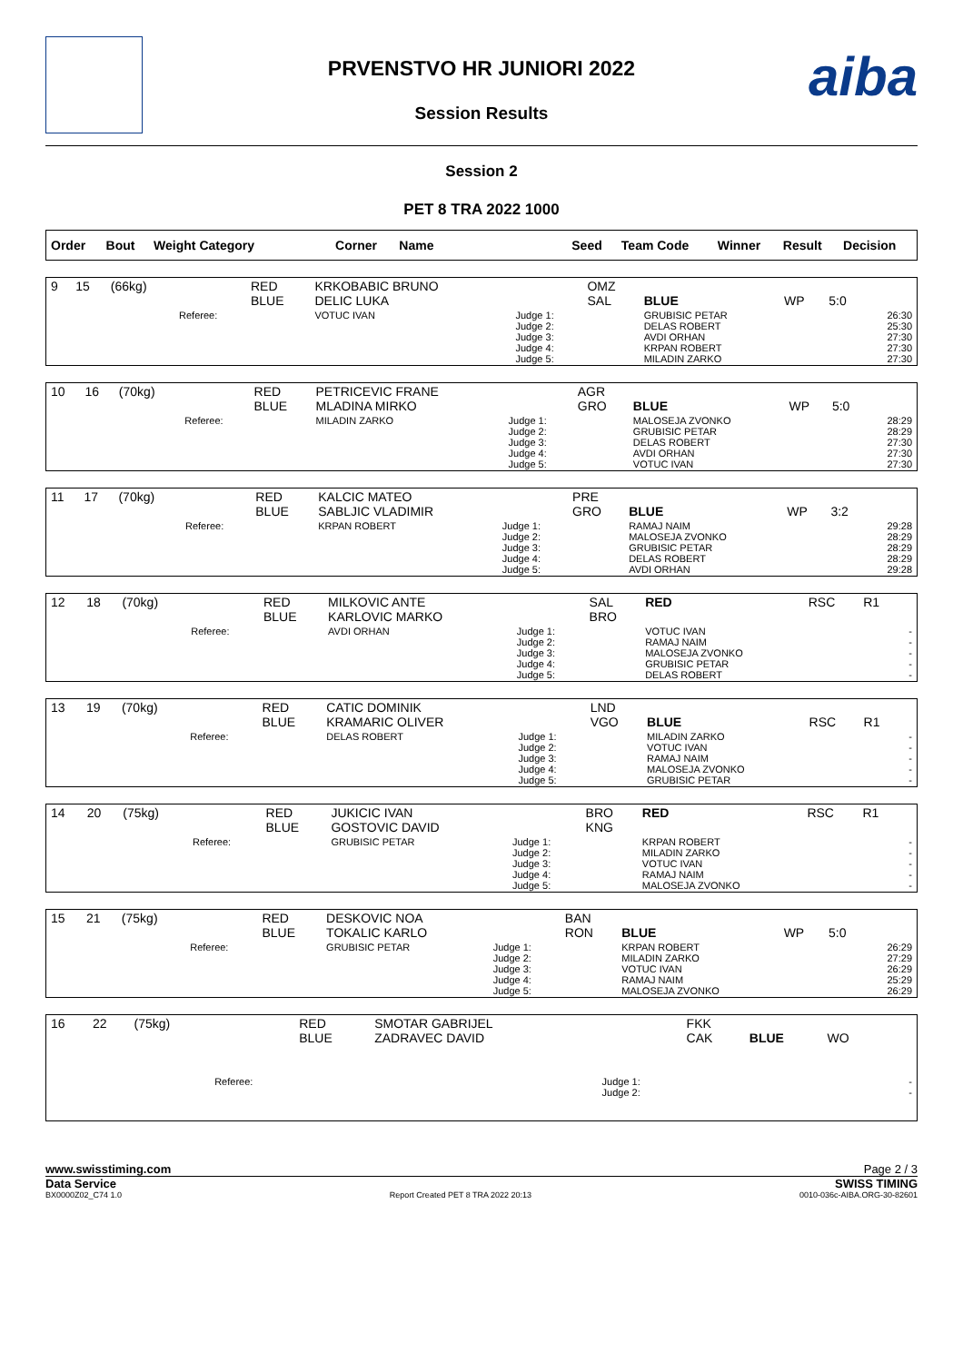aiba
PRVENSTVO HR JUNIORI 2022
Session Results
Session 2
PET 8 TRA 2022 1000
| Order | Bout | Weight Category | Corner | Name | Seed | Team Code | Winner | Result | Decision |
| --- | --- | --- | --- | --- | --- | --- | --- | --- | --- |
| 9 | 15 | (66kg) | | RED BLUE | KRKOBABIC BRUNO DELIC LUKA | | OMZ SAL | BLUE | WP | 5:0 | |
| | | | Referee: | | VOTUC IVAN | Judge 1: Judge 2: Judge 3: Judge 4: Judge 5: | | GRUBISIC PETAR DELAS ROBERT AVDI ORHAN KRPAN ROBERT MILADIN ZARKO | | | 26:30 25:30 27:30 27:30 27:30 |
| 10 | 16 | (70kg) | | RED BLUE | PETRICEVIC FRANE MLADINA MIRKO | | AGR GRO | BLUE | WP | 5:0 | |
| | | | Referee: | | MILADIN ZARKO | Judge 1: Judge 2: Judge 3: Judge 4: Judge 5: | | MALOSEJA ZVONKO GRUBISIC PETAR DELAS ROBERT AVDI ORHAN VOTUC IVAN | | | 28:29 28:29 27:30 27:30 27:30 |
| 11 | 17 | (70kg) | | RED BLUE | KALCIC MATEO SABLJIC VLADIMIR | | PRE GRO | BLUE | WP | 3:2 | |
| | | | Referee: | | KRPAN ROBERT | Judge 1: Judge 2: Judge 3: Judge 4: Judge 5: | | RAMAJ NAIM MALOSEJA ZVONKO GRUBISIC PETAR DELAS ROBERT AVDI ORHAN | | | 29:28 28:29 28:29 28:29 29:28 |
| 12 | 18 | (70kg) | | RED BLUE | MILKOVIC ANTE KARLOVIC MARKO | | SAL BRO | RED | RSC | R1 | |
| | | | Referee: | | AVDI ORHAN | Judge 1: Judge 2: Judge 3: Judge 4: Judge 5: | | VOTUC IVAN RAMAJ NAIM MALOSEJA ZVONKO GRUBISIC PETAR DELAS ROBERT | | | - - - - - |
| 13 | 19 | (70kg) | | RED BLUE | CATIC DOMINIK KRAMARIC OLIVER | | LND VGO | BLUE | RSC | R1 | |
| | | | Referee: | | DELAS ROBERT | Judge 1: Judge 2: Judge 3: Judge 4: Judge 5: | | MILADIN ZARKO VOTUC IVAN RAMAJ NAIM MALOSEJA ZVONKO GRUBISIC PETAR | | | - - - - - |
| 14 | 20 | (75kg) | | RED BLUE | JUKICIC IVAN GOSTOVIC DAVID | | BRO KNG | RED | RSC | R1 | |
| | | | Referee: | | GRUBISIC PETAR | Judge 1: Judge 2: Judge 3: Judge 4: Judge 5: | | KRPAN ROBERT MILADIN ZARKO VOTUC IVAN RAMAJ NAIM MALOSEJA ZVONKO | | | - - - - - |
| 15 | 21 | (75kg) | | RED BLUE | DESKOVIC NOA TOKALIC KARLO | | BAN RON | BLUE | WP | 5:0 | |
| | | | Referee: | | GRUBISIC PETAR | Judge 1: Judge 2: Judge 3: Judge 4: Judge 5: | | KRPAN ROBERT MILADIN ZARKO VOTUC IVAN RAMAJ NAIM MALOSEJA ZVONKO | | | 26:29 27:29 26:29 25:29 26:29 |
| 16 | 22 | (75kg) | | RED BLUE | SMOTAR GABRIJEL ZADRAVEC DAVID | | FKK CAK | BLUE | WO | | |
| | | | Referee: | | | Judge 1: Judge 2: | | | | | - - |
www.swisstiming.com Page 2 / 3
Data Service SWISS TIMING
BX0000Z02_C74 1.0 Report Created PET 8 TRA 2022 20:13 0010-036c-AIBA.ORG-30-82601